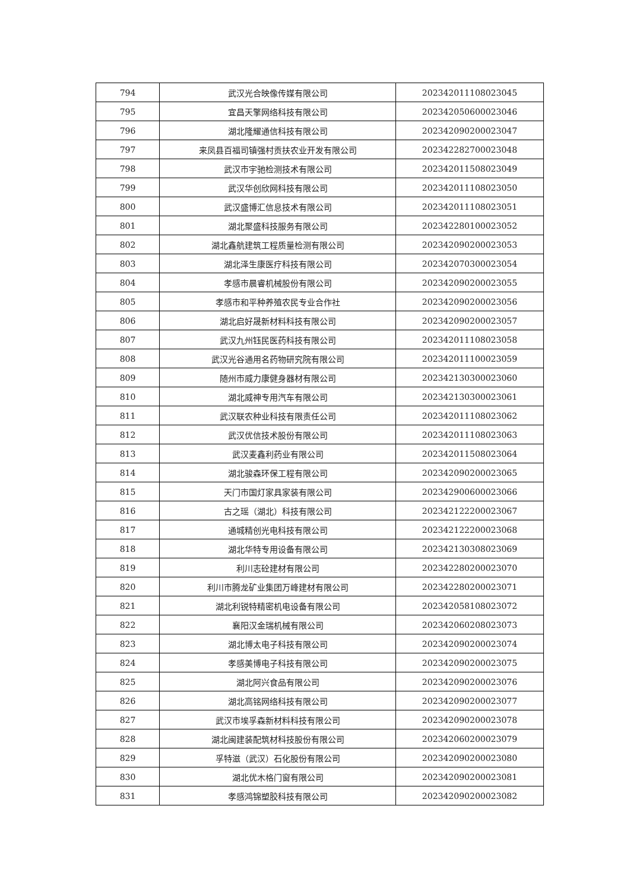| 794 | 武汉光合映像传媒有限公司 | 202342011108023045 |
| 795 | 宜昌天擎网络科技有限公司 | 202342050600023046 |
| 796 | 湖北隆耀通信科技有限公司 | 202342090200023047 |
| 797 | 来凤县百福司镇强村贡扶农业开发有限公司 | 202342282700023048 |
| 798 | 武汉市宇驰检测技术有限公司 | 202342011508023049 |
| 799 | 武汉华创欣网科技有限公司 | 202342011108023050 |
| 800 | 武汉盛博汇信息技术有限公司 | 202342011108023051 |
| 801 | 湖北聚盛科技服务有限公司 | 202342280100023052 |
| 802 | 湖北鑫航建筑工程质量检测有限公司 | 202342090200023053 |
| 803 | 湖北泽生康医疗科技有限公司 | 202342070300023054 |
| 804 | 孝感市晨睿机械股份有限公司 | 202342090200023055 |
| 805 | 孝感市和平种养殖农民专业合作社 | 202342090200023056 |
| 806 | 湖北启好晟新材料科技有限公司 | 202342090200023057 |
| 807 | 武汉九州钰民医药科技有限公司 | 202342011108023058 |
| 808 | 武汉光谷通用名药物研究院有限公司 | 202342011100023059 |
| 809 | 随州市威力康健身器材有限公司 | 202342130300023060 |
| 810 | 湖北威神专用汽车有限公司 | 202342130300023061 |
| 811 | 武汉联农种业科技有限责任公司 | 202342011108023062 |
| 812 | 武汉优信技术股份有限公司 | 202342011108023063 |
| 813 | 武汉麦鑫利药业有限公司 | 202342011508023064 |
| 814 | 湖北骏森环保工程有限公司 | 202342090200023065 |
| 815 | 天门市国灯家具家装有限公司 | 202342900600023066 |
| 816 | 古之瑶（湖北）科技有限公司 | 202342122200023067 |
| 817 | 通城精创光电科技有限公司 | 202342122200023068 |
| 818 | 湖北华特专用设备有限公司 | 202342130308023069 |
| 819 | 利川志砼建材有限公司 | 202342280200023070 |
| 820 | 利川市腾龙矿业集团万峰建材有限公司 | 202342280200023071 |
| 821 | 湖北利锐特精密机电设备有限公司 | 202342058108023072 |
| 822 | 襄阳汉金瑞机械有限公司 | 202342060208023073 |
| 823 | 湖北博太电子科技有限公司 | 202342090200023074 |
| 824 | 孝感美博电子科技有限公司 | 202342090200023075 |
| 825 | 湖北阿兴食品有限公司 | 202342090200023076 |
| 826 | 湖北高铭网络科技有限公司 | 202342090200023077 |
| 827 | 武汉市埃孚森新材料科技有限公司 | 202342090200023078 |
| 828 | 湖北闽建装配筑材科技股份有限公司 | 202342060200023079 |
| 829 | 孚特滋（武汉）石化股份有限公司 | 202342090200023080 |
| 830 | 湖北优木格门窗有限公司 | 202342090200023081 |
| 831 | 孝感鸿锦塑胶科技有限公司 | 202342090200023082 |